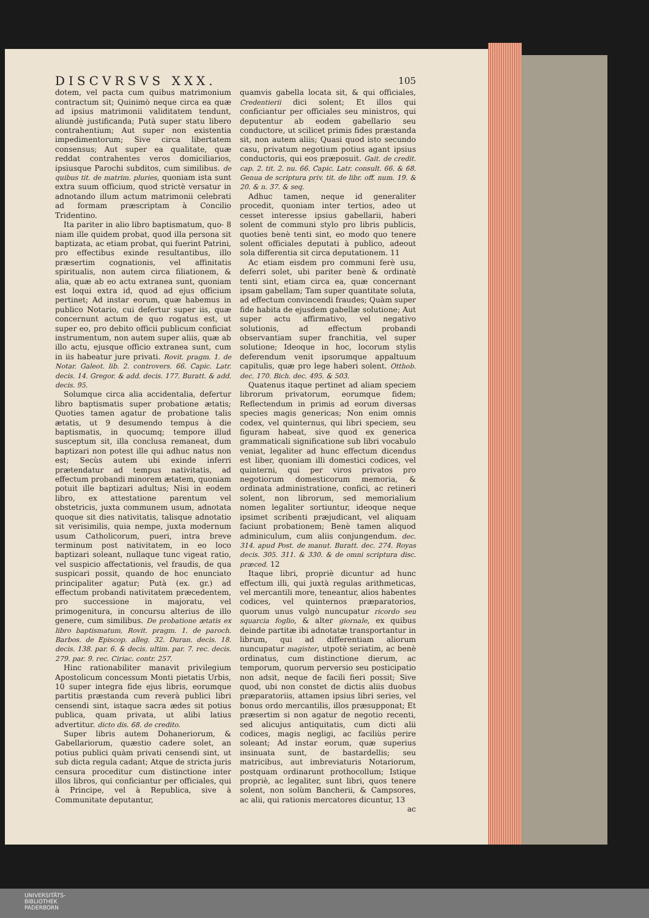DISCVRSVS XXX. 105
dotem, vel pacta cum quibus matrimonium contractum sit; Quinimò neque circa ea quæ ad ipsius matrimonii validitatem tendunt, aliundè justificanda; Putà super statu libero contrahentium; Aut super non existentia impedimentorum; Sive circa libertatem consensus; Aut super ea qualitate, quæ reddat contrahentes veros domiciliarios, ipsiusque Parochi subditos, cum similibus. de quibus tit. de matrim. pluries, quoniam ista sunt extra suum officium, quod strictè versatur in adnotando illum actum matrimonii celebrati ad formam præscriptam à Concilio Tridentino.
Ita pariter in alio libro baptismatum, quo- 8 niam ille quidem probat, quod illa persona sit baptizata, ac etiam probat, qui fuerint Patrini, pro effectibus exinde resultantibus, illo præsertim cognationis, vel affinitatis spiritualis, non autem circa filiationem, & alia, quæ ab eo actu extranea sunt, quoniam est loqui extra id, quod ad ejus officium pertinet; Ad instar eorum, quæ habemus in publico Notario, cui defertur super iis, quæ concernunt actum de quo rogatus est, ut super eo, pro debito officii publicum conficiat instrumentum, non autem super aliis, quæ ab illo actu, ejusque officio extranea sunt, cum in iis habeatur jure privati. Rovit. pragm. 1. de Notar. Galeot. lib. 2. controvers. 66. Capic. Latr. decis. 14. Gregor. & add. decis. 177. Buratt. & add. decis. 95.
Solumque circa alia accidentalia, defertur libro baptismatis super probatione ætatis; Quoties tamen agatur de probatione talis ætatis, ut 9 desumendo tempus à die baptismatis, in quocumq; tempore illud susceptum sit, illa conclusa remaneat, dum baptizari non potest ille qui adhuc natus non est; Secùs autem ubi exinde inferri prætendatur ad tempus nativitatis, ad effectum probandi minorem ætatem, quoniam potuit ille baptizari adultus; Nisi in eodem libro, ex attestatione parentum vel obstetricis, juxta communem usum, adnotata quoque sit dies nativitatis, talisque adnotatio sit verisimilis, quia nempe, juxta modernum usum Catholicorum, pueri, intra breve terminum post nativitatem, in eo loco baptizari soleant, nullaque tunc vigeat ratio, vel suspicio affectationis, vel fraudis, de qua suspicari possit, quando de hoc enunciato principaliter agatur; Putà (ex. gr.) ad effectum probandi nativitatem præcedentem, pro successione in majoratu, vel primogenitura, in concursu alterius de illo genere, cum similibus. De probatione ætatis ex libro baptismatum, Rovit. pragm. 1. de paroch. Barbos. de Episcop. alleg. 32. Duran. decis. 18. decis. 138. par. 6. & decis. ultim. par. 7. rec. decis. 279. par. 9. rec. Ciriac. contr. 257.
Hinc rationabiliter manavit privilegium Apostolicum concessum Monti pietatis Urbis, 10 super integra fide ejus libris, eorumque partitis præstanda cum reverà publici libri censendi sint, istaque sacra ædes sit potius publica, quam privata, ut alibi latius advertitur. dicto dis. 68. de credito.
Super libris autem Dohaneriorum, & Gabellariorum, quæstio cadere solet, an potius publici quàm privati censendi sint, ut sub dicta regula cadant; Atque de stricta juris censura proceditur cum distinctione inter illos libros, qui conficiantur per officiales, qui à Principe, vel à Republica, sive à Communitate deputantur,
quamvis gabella locata sit, & qui officiales, Credentierii dici solent; Et illos qui conficiantur per officiales seu ministros, qui deputentur ab eodem gabellario seu conductore, ut scilicet primis fides præstanda sit, non autem aliis; Quasi quod isto secundo casu, privatum negotium potius agant ipsius conductoris, qui eos præposuit. Gait. de credit. cap. 2. tit. 2. nu. 66. Capic. Latr. consult. 66. & 68. Genua de scriptura priv. tit. de libr. off. num. 19. & 20. & n. 37. & seq.
Adhuc tamen, neque id generaliter procedit, quoniam inter tertios, adeo ut cesset interesse ipsius gabellarii, haberi solent de communi stylo pro libris publicis, quoties benè tenti sint, eo modo quo tenere solent officiales deputati à publico, adeout sola differentia sit circa deputationem. 11
Ac etiam eisdem pro communi ferè usu, deferri solet, ubi pariter benè & ordinatè tenti sint, etiam circa ea, quæ concernant ipsam gabellam; Tam super quantitate soluta, ad effectum convincendi fraudes; Quàm super fide habita de ejusdem gabellæ solutione; Aut super actu affirmativo, vel negativo solutionis, ad effectum probandi observantiam super franchitia, vel super solutione; Ideoque in hoc, locorum stylis deferendum venit ipsorumque appaltuum capitulis, quæ pro lege haberi solent. Otthob. dec. 170. Bich. dec. 495. & 503.
Quatenus itaque pertinet ad aliam speciem librorum privatorum, eorumque fidem; Reflectendum in primis ad eorum diversas species magis genericas; Non enim omnis codex, vel quinternus, qui libri speciem, seu figuram habeat, sive quod ex generica grammaticali significatione sub libri vocabulo veniat, legaliter ad hunc effectum dicendus est liber, quoniam illi domestici codices, vel quinterni, qui per viros privatos pro negotiorum domesticorum memoria, & ordinata administratione, confici, ac retineri solent, non librorum, sed memorialium nomen legaliter sortiuntur, ideoque neque ipsimet scribenti præjudicant, vel aliquam faciunt probationem; Benè tamen aliquod adminiculum, cum aliis conjungendum. dec. 314. apud Post. de manut. Buratt. dec. 274. Royas decis. 305. 311. & 330. & de omni scriptura disc. præced. 12
Itaque libri, propriè dicuntur ad hunc effectum illi, qui juxtà regulas arithmeticas, vel mercantili more, teneantur, alios habentes codices, vel quinternos præparatorios, quorum unus vulgò nuncupatur ricordo seu squarcia foglio, & alter giornale, ex quibus deinde partitæ ibi adnotatæ transportantur in librum, qui ad differentiam aliorum nuncupatur magister, utpotè seriatim, ac benè ordinatus, cum distinctione dierum, ac temporum, quorum perversio seu posticipatio non adsit, neque de facili fieri possit; Sive quod, ubi non constet de dictis aliis duobus præparatoriis, attamen ipsius libri series, vel bonus ordo mercantilis, illos præsupponat; Et præsertim si non agatur de negotio recenti, sed alicujus antiquitatis, cum dicti alii codices, magis negligi, ac faciliùs perire soleant; Ad instar eorum, quæ superius insinuata sunt, de bastardellis; seu matricibus, aut imbreviaturis Notariorum, postquam ordinarunt prothocollum; Istique propriè, ac legaliter, sunt libri, quos tenere solent, non solùm Bancherii, & Campsores, ac alii, qui rationis mercatores dicuntur, 13
ac
UNIVERSITÄTS-
BIBLIOTHEK
PADERBORN